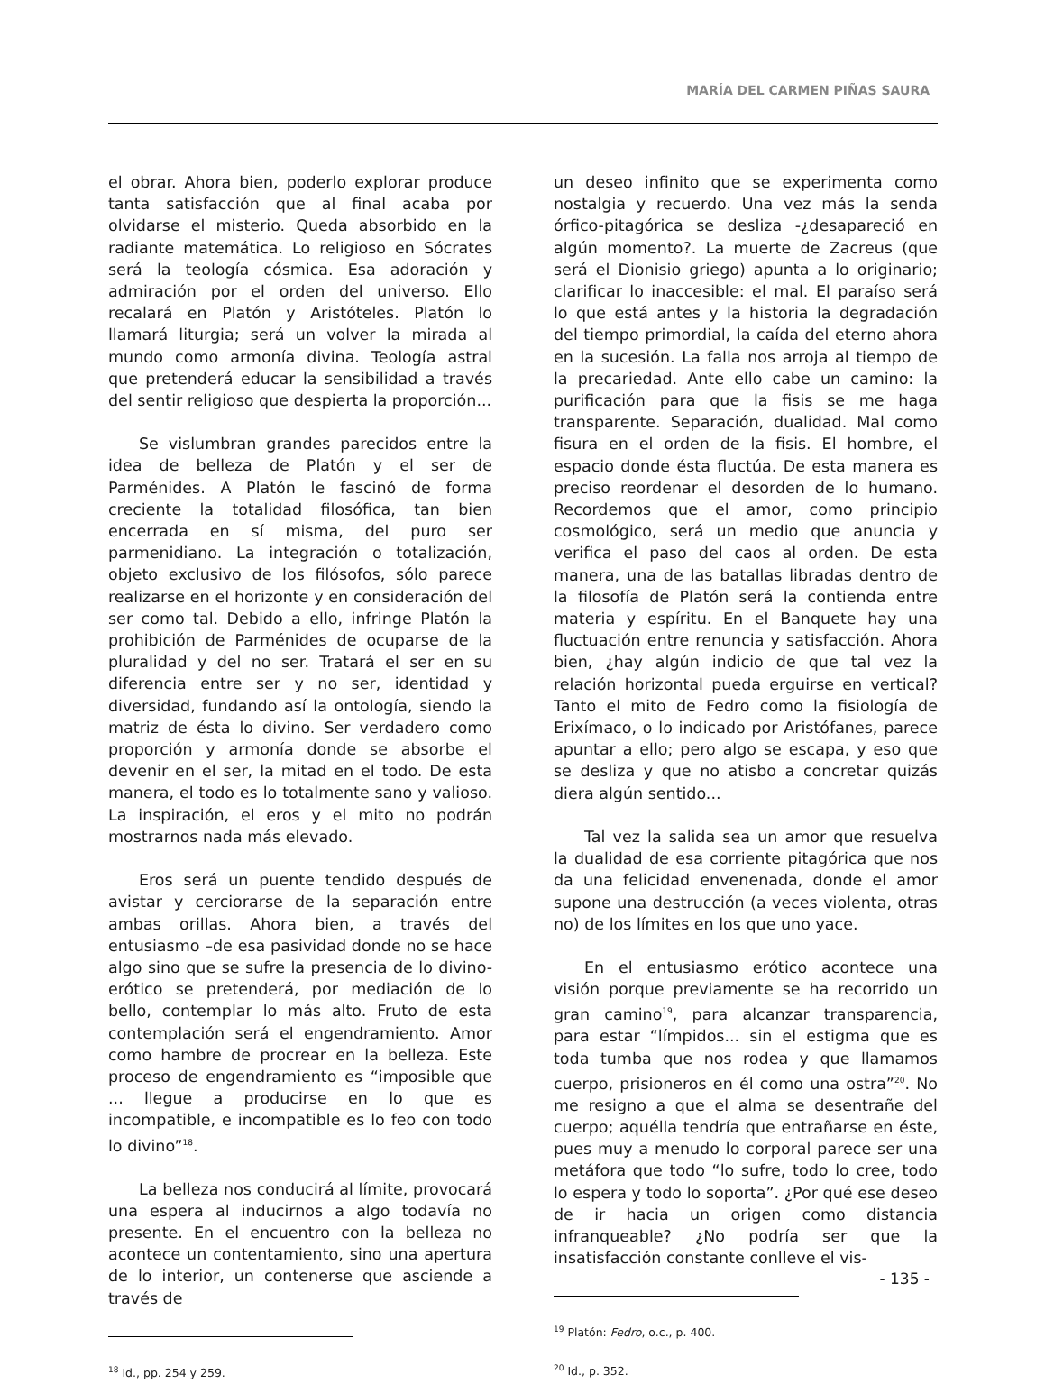MARÍA DEL CARMEN PIÑAS SAURA
el obrar. Ahora bien, poderlo explorar produce tanta satisfacción que al final acaba por olvidarse el misterio. Queda absorbido en la radiante matemática. Lo religioso en Sócrates será la teología cósmica. Esa adoración y admiración por el orden del universo. Ello recalará en Platón y Aristóteles. Platón lo llamará liturgia; será un volver la mirada al mundo como armonía divina. Teología astral que pretenderá educar la sensibilidad a través del sentir religioso que despierta la proporción...
Se vislumbran grandes parecidos entre la idea de belleza de Platón y el ser de Parménides. A Platón le fascinó de forma creciente la totalidad filosófica, tan bien encerrada en sí misma, del puro ser parmenidiano. La integración o totalización, objeto exclusivo de los filósofos, sólo parece realizarse en el horizonte y en consideración del ser como tal. Debido a ello, infringe Platón la prohibición de Parménides de ocuparse de la pluralidad y del no ser. Tratará el ser en su diferencia entre ser y no ser, identidad y diversidad, fundando así la ontología, siendo la matriz de ésta lo divino. Ser verdadero como proporción y armonía donde se absorbe el devenir en el ser, la mitad en el todo. De esta manera, el todo es lo totalmente sano y valioso. La inspiración, el eros y el mito no podrán mostrarnos nada más elevado.
Eros será un puente tendido después de avistar y cerciorarse de la separación entre ambas orillas. Ahora bien, a través del entusiasmo –de esa pasividad donde no se hace algo sino que se sufre la presencia de lo divino- erótico se pretenderá, por mediación de lo bello, contemplar lo más alto. Fruto de esta contemplación será el engendramiento. Amor como hambre de procrear en la belleza. Este proceso de engendramiento es “imposible que ... llegue a producirse en lo que es incompatible, e incompatible es lo feo con todo lo divino”<sup>18</sup>.
La belleza nos conducirá al límite, provocará una espera al inducirnos a algo todavía no presente. En el encuentro con la belleza no acontece un contentamiento, sino una apertura de lo interior, un contenerse que asciende a través de
<sup>18</sup> Id., pp. 254 y 259.
un deseo infinito que se experimenta como nostalgia y recuerdo. Una vez más la senda órfico-pitagórica se desliza -¿desapareció en algún momento?. La muerte de Zacreus (que será el Dionisio griego) apunta a lo originario; clarificar lo inaccesible: el mal. El paraíso será lo que está antes y la historia la degradación del tiempo primordial, la caída del eterno ahora en la sucesión. La falla nos arroja al tiempo de la precariedad. Ante ello cabe un camino: la purificación para que la fisis se me haga transparente. Separación, dualidad. Mal como fisura en el orden de la fisis. El hombre, el espacio donde ésta fluctúa. De esta manera es preciso reordenar el desorden de lo humano. Recordemos que el amor, como principio cosmológico, será un medio que anuncia y verifica el paso del caos al orden. De esta manera, una de las batallas libradas dentro de la filosofía de Platón será la contienda entre materia y espíritu. En el Banquete hay una fluctuación entre renuncia y satisfacción. Ahora bien, ¿hay algún indicio de que tal vez la relación horizontal pueda erguirse en vertical? Tanto el mito de Fedro como la fisiología de Erixímaco, o lo indicado por Aristófanes, parece apuntar a ello; pero algo se escapa, y eso que se desliza y que no atisbo a concretar quizás diera algún sentido...
Tal vez la salida sea un amor que resuelva la dualidad de esa corriente pitagórica que nos da una felicidad envenenada, donde el amor supone una destrucción (a veces violenta, otras no) de los límites en los que uno yace.
En el entusiasmo erótico acontece una visión porque previamente se ha recorrido un gran camino<sup>19</sup>, para alcanzar transparencia, para estar “límpidos... sin el estigma que es toda tumba que nos rodea y que llamamos cuerpo, prisioneros en él como una ostra”<sup>20</sup>. No me resigno a que el alma se desentrañe del cuerpo; aquélla tendría que entrañarse en éste, pues muy a menudo lo corporal parece ser una metáfora que todo “lo sufre, todo lo cree, todo lo espera y todo lo soporta”. ¿Por qué ese deseo de ir hacia un origen como distancia infranqueable? ¿No podría ser que la insatisfacción constante conlleve el vis-
<sup>19</sup> Platón: Fedro, o.c., p. 400.
<sup>20</sup> Id., p. 352.
- 135 -